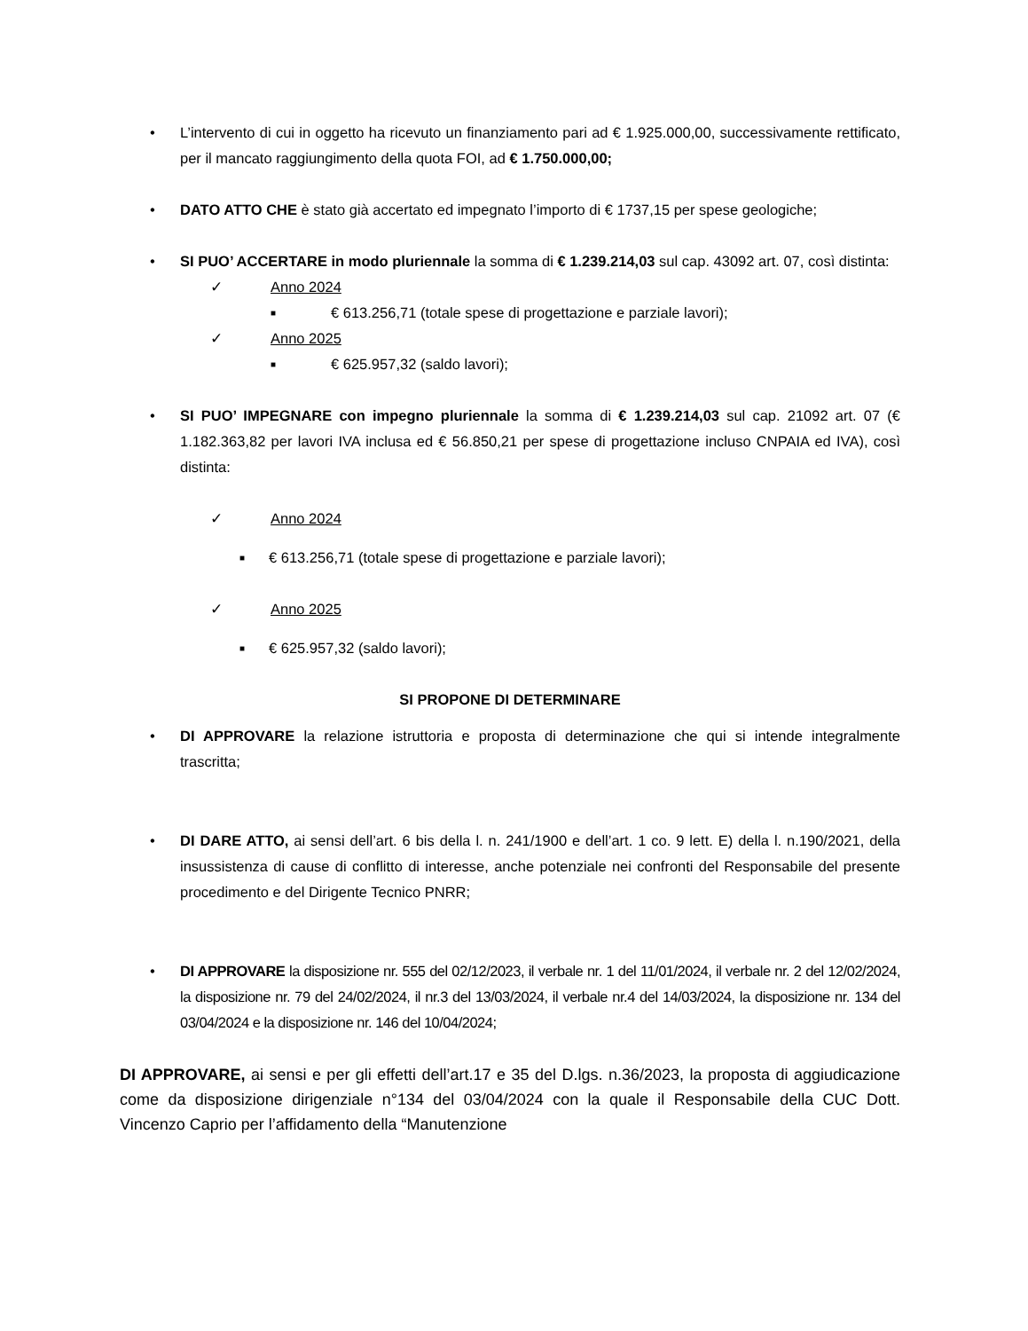• L’intervento di cui in oggetto ha ricevuto un finanziamento pari ad € 1.925.000,00, successivamente rettificato, per il mancato raggiungimento della quota FOI, ad € 1.750.000,00;
• DATO ATTO CHE è stato già accertato ed impegnato l’importo di € 1737,15 per spese geologiche;
• SI PUO’ ACCERTARE in modo pluriennale la somma di € 1.239.214,03 sul cap. 43092 art. 07, così distinta:
✓ Anno 2024
■
€ 613.256,71 (totale spese di progettazione e parziale lavori);
✓ Anno 2025
■
€ 625.957,32 (saldo lavori);
• SI PUO’ IMPEGNARE con impegno pluriennale la somma di € 1.239.214,03 sul cap. 21092 art. 07 (€ 1.182.363,82 per lavori IVA inclusa ed € 56.850,21 per spese di progettazione incluso CNPAIA ed IVA), così distinta:
✓ Anno 2024
■
€ 613.256,71 (totale spese di progettazione e parziale lavori);
✓ Anno 2025
■
€ 625.957,32 (saldo lavori);
SI PROPONE DI DETERMINARE
• DI APPROVARE la relazione istruttoria e proposta di determinazione che qui si intende integralmente trascritta;
• DI DARE ATTO, ai sensi dell’art. 6 bis della l. n. 241/1900 e dell’art. 1 co. 9 lett. E) della l. n.190/2021, della insussistenza di cause di conflitto di interesse, anche potenziale nei confronti del Responsabile del presente procedimento e del Dirigente Tecnico PNRR;
• DI APPROVARE la disposizione nr. 555 del 02/12/2023, il verbale nr. 1 del 11/01/2024, il verbale nr. 2 del 12/02/2024, la disposizione nr. 79 del 24/02/2024, il nr.3 del 13/03/2024, il verbale nr.4 del 14/03/2024, la disposizione nr. 134 del 03/04/2024 e la disposizione nr. 146 del 10/04/2024;
DI APPROVARE, ai sensi e per gli effetti dell’art.17 e 35 del D.lgs. n.36/2023, la proposta di aggiudicazione come da disposizione dirigenziale n°134 del 03/04/2024 con la quale il Responsabile della CUC Dott. Vincenzo Caprio per l’affidamento della “Manutenzione